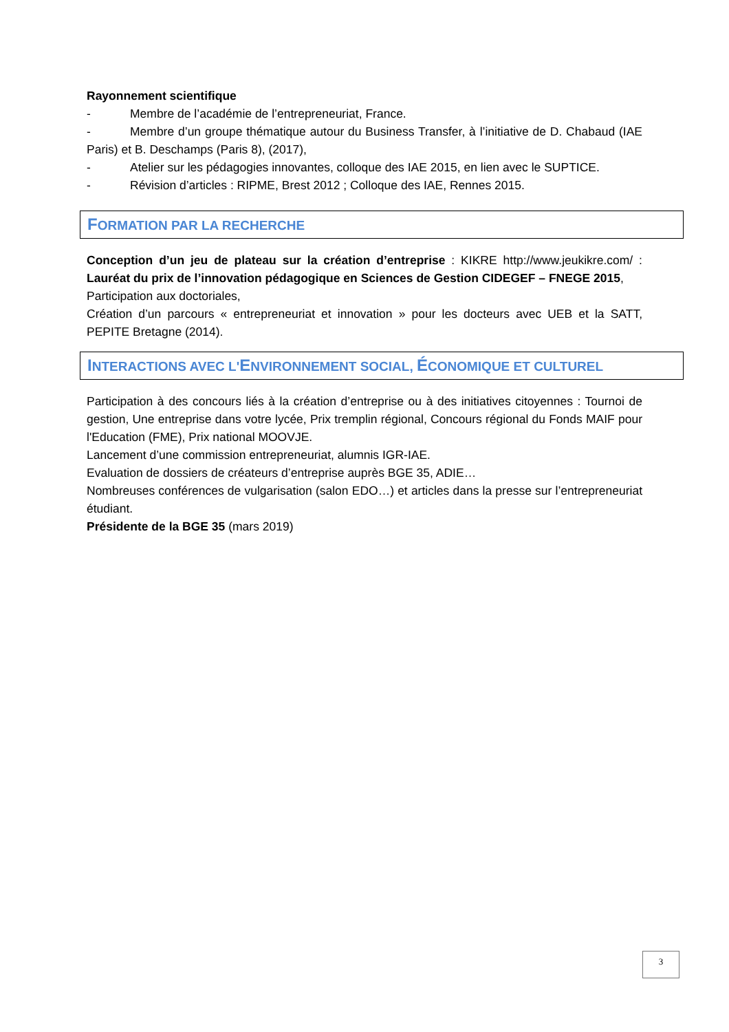Rayonnement scientifique
- Membre de l’académie de l’entrepreneuriat, France.
- Membre d’un groupe thématique autour du Business Transfer, à l’initiative de D. Chabaud (IAE Paris) et B. Deschamps (Paris 8), (2017),
- Atelier sur les pédagogies innovantes, colloque des IAE 2015, en lien avec le SUPTICE.
- Révision d’articles : RIPME, Brest 2012 ; Colloque des IAE, Rennes 2015.
FORMATION PAR LA RECHERCHE
Conception d’un jeu de plateau sur la création d’entreprise : KIKRE http://www.jeukikre.com/ : Lauréat du prix de l’innovation pédagogique en Sciences de Gestion CIDEGEF – FNEGE 2015,
Participation aux doctoriales,
Création d’un parcours « entrepreneuriat et innovation » pour les docteurs avec UEB et la SATT, PEPITE Bretagne (2014).
INTERACTIONS AVEC L'ENVIRONNEMENT SOCIAL, ÉCONOMIQUE ET CULTUREL
Participation à des concours liés à la création d’entreprise ou à des initiatives citoyennes : Tournoi de gestion, Une entreprise dans votre lycée, Prix tremplin régional, Concours régional du Fonds MAIF pour l'Education (FME), Prix national MOOVJE.
Lancement d’une commission entrepreneuriat, alumnis IGR-IAE.
Evaluation de dossiers de créateurs d’entreprise auprès BGE 35, ADIE…
Nombreuses conférences de vulgarisation (salon EDO…) et articles dans la presse sur l’entrepreneuriat étudiant.
Présidente de la BGE 35 (mars 2019)
3